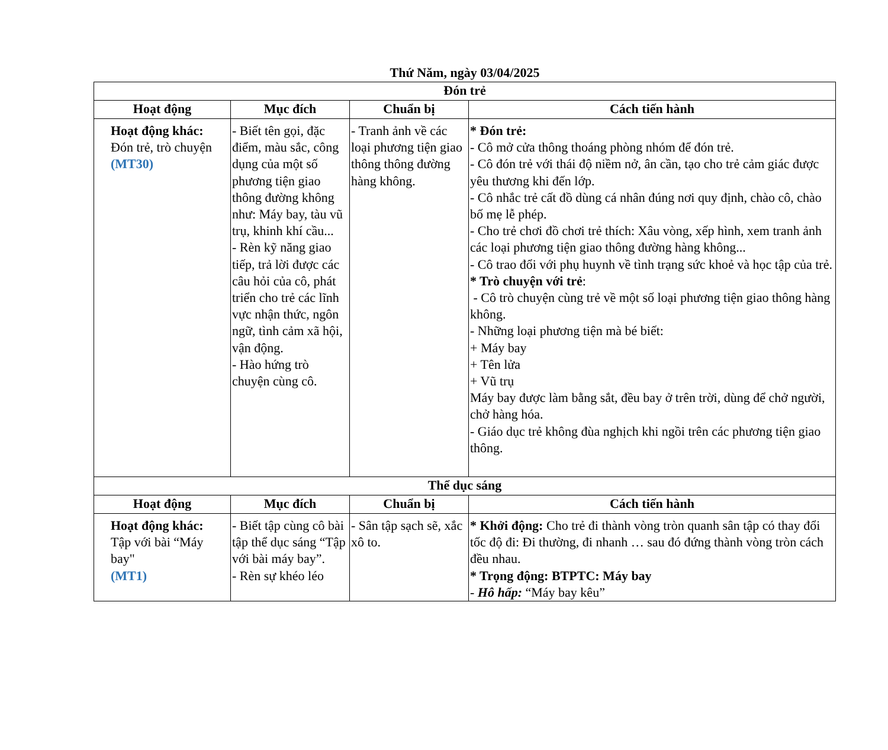Thứ Năm, ngày 03/04/2025
| Đón trẻ | | | |
| --- | --- | --- | --- |
| Hoạt động | Mục đích | Chuẩn bị | Cách tiến hành |
| Hoạt động khác: Đón trẻ, trò chuyện (MT30) | - Biết tên gọi, đặc điểm, màu sắc, công dụng của một số phương tiện giao thông đường không như: Máy bay, tàu vũ trụ, khinh khí cầu... - Rèn kỹ năng giao tiếp, trả lời được các câu hỏi của cô, phát triển cho trẻ các lĩnh vực nhận thức, ngôn ngữ, tình cảm xã hội, vận động. - Hào hứng trò chuyện cùng cô. | - Tranh ảnh về các loại phương tiện giao thông thông đường hàng không. | * Đón trẻ: - Cô mở cửa thông thoáng phòng nhóm để đón trẻ. - Cô đón trẻ với thái độ niềm nở, ân cần, tạo cho trẻ cảm giác được yêu thương khi đến lớp. - Cô nhắc trẻ cất đồ dùng cá nhân đúng nơi quy định, chào cô, chào bố mẹ lễ phép. - Cho trẻ chơi đồ chơi trẻ thích: Xâu vòng, xếp hình, xem tranh ảnh các loại phương tiện giao thông đường hàng không... - Cô trao đổi với phụ huynh về tình trạng sức khoẻ và học tập của trẻ. * Trò chuyện với trẻ : - Cô trò chuyện cùng trẻ về một số loại phương tiện giao thông hàng không. - Những loại phương tiện mà bé biết: + Máy bay + Tên lửa + Vũ trụ Máy bay được làm bằng sắt, đều bay ở trên trời, dùng để chở người, chở hàng hóa. - Giáo dục trẻ không đùa nghịch khi ngồi trên các phương tiện giao thông. |
| Thể dục sáng | | | |
| Hoạt động | Mục đích | Chuẩn bị | Cách tiến hành |
| Hoạt động khác: Tập với bài “Máy bay" (MT1) | - Biết tập cùng cô bài tập thể dục sáng “Tập với bài máy bay”. - Rèn sự khéo léo | - Sân tập sạch sẽ, xắc xô to. | * Khởi động: Cho trẻ đi thành vòng tròn quanh sân tập có thay đổi tốc độ đi: Đi thường, đi nhanh … sau đó đứng thành vòng tròn cách đều nhau. * Trọng động: BTPTC: Máy bay - Hô hấp: “Máy bay kêu” |